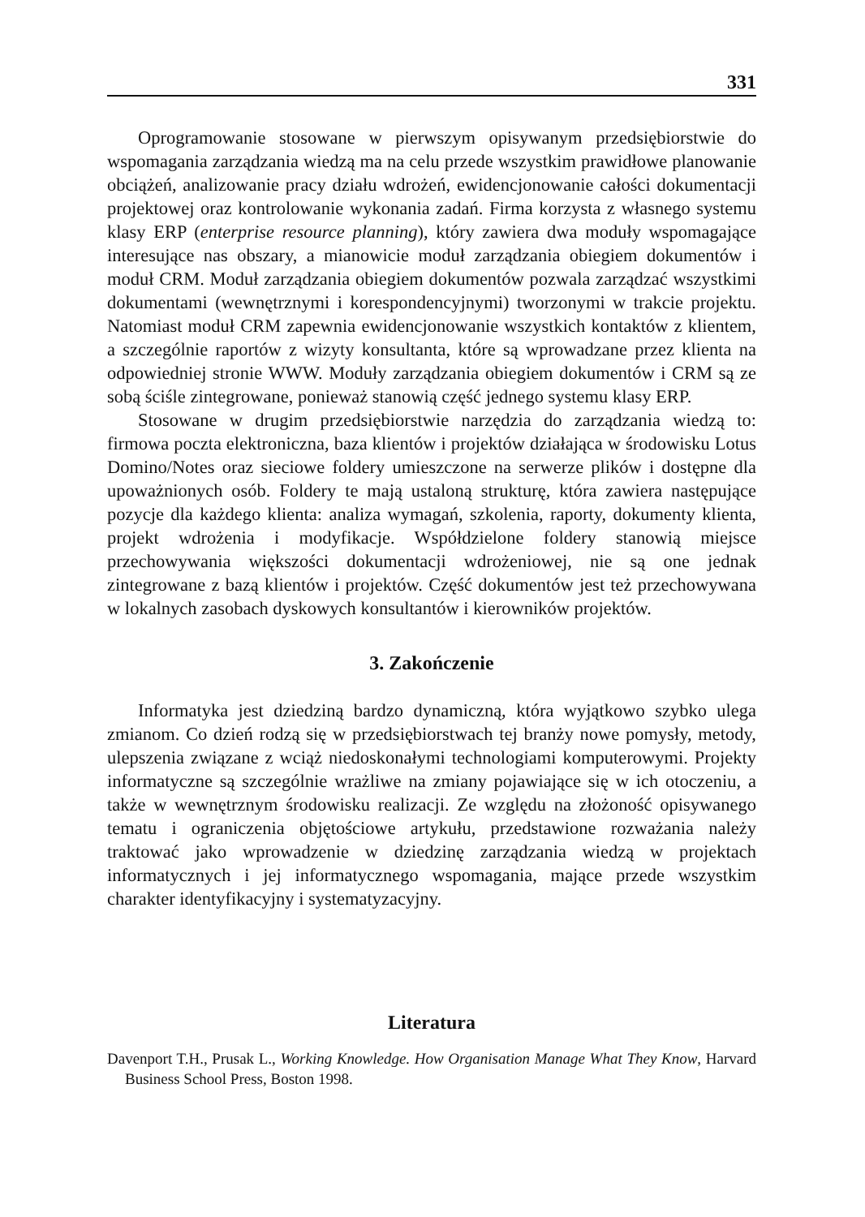331
Oprogramowanie stosowane w pierwszym opisywanym przedsiębiorstwie do wspomagania zarządzania wiedzą ma na celu przede wszystkim prawidłowe planowanie obciążeń, analizowanie pracy działu wdrożeń, ewidencjonowanie całości dokumentacji projektowej oraz kontrolowanie wykonania zadań. Firma korzysta z własnego systemu klasy ERP (enterprise resource planning), który zawiera dwa moduły wspomagające interesujące nas obszary, a mianowicie moduł zarządzania obiegiem dokumentów i moduł CRM. Moduł zarządzania obiegiem dokumentów pozwala zarządzać wszystkimi dokumentami (wewnętrznymi i korespondencyjnymi) tworzonymi w trakcie projektu. Natomiast moduł CRM zapewnia ewidencjonowanie wszystkich kontaktów z klientem, a szczególnie raportów z wizyty konsultanta, które są wprowadzane przez klienta na odpowiedniej stronie WWW. Moduły zarządzania obiegiem dokumentów i CRM są ze sobą ściśle zintegrowane, ponieważ stanowią część jednego systemu klasy ERP.
Stosowane w drugim przedsiębiorstwie narzędzia do zarządzania wiedzą to: firmowa poczta elektroniczna, baza klientów i projektów działająca w środowisku Lotus Domino/Notes oraz sieciowe foldery umieszczone na serwerze plików i dostępne dla upoważnionych osób. Foldery te mają ustaloną strukturę, która zawiera następujące pozycje dla każdego klienta: analiza wymagań, szkolenia, raporty, dokumenty klienta, projekt wdrożenia i modyfikacje. Współdzielone foldery stanowią miejsce przechowywania większości dokumentacji wdrożeniowej, nie są one jednak zintegrowane z bazą klientów i projektów. Część dokumentów jest też przechowywana w lokalnych zasobach dyskowych konsultantów i kierowników projektów.
3. Zakończenie
Informatyka jest dziedziną bardzo dynamiczną, która wyjątkowo szybko ulega zmianom. Co dzień rodzą się w przedsiębiorstwach tej branży nowe pomysły, metody, ulepszenia związane z wciąż niedoskonałymi technologiami komputerowymi. Projekty informatyczne są szczególnie wrażliwe na zmiany pojawiające się w ich otoczeniu, a także w wewnętrznym środowisku realizacji. Ze względu na złożoność opisywanego tematu i ograniczenia objętościowe artykułu, przedstawione rozważania należy traktować jako wprowadzenie w dziedzinę zarządzania wiedzą w projektach informatycznych i jej informatycznego wspomagania, mające przede wszystkim charakter identyfikacyjny i systematyzacyjny.
Literatura
Davenport T.H., Prusak L., Working Knowledge. How Organisation Manage What They Know, Harvard Business School Press, Boston 1998.